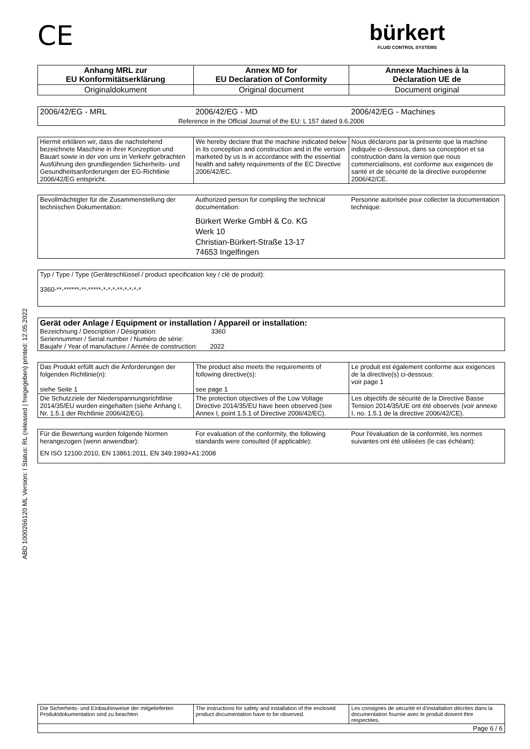ABD 1000266120 ML Version: I Status: RL (released | freigegeben) printed: 12.05.2022
CE
bürkert
FLUID CONTROL SYSTEMS
| Anhang MRL zur EU Konformitätserklärung | Annex MD for EU Declaration of Conformity | Annexe Machines à la Déclaration UE de |
| Originaldokument | Original document | Document original |
| 2006/42/EG - MRL | 2006/42/EG - MD | 2006/42/EG - Machines |
| Reference in the Official Journal of the EU: L 157 dated 9.6.2006 | | |
| Hiermit erklären wir, dass die nachstehend bezeichnete Maschine in ihrer Konzeption und Bauart sowie in der von uns in Verkehr gebrachten Ausführung den grundlegenden Sicherheits- und Gesundheitsanforderungen der EG-Richtlinie 2006/42/EG entspricht. | We hereby declare that the machine indicated below in its conception and construction and in the version marketed by us is in accordance with the essential health and safety requirements of the EC Directive 2006/42/EC. | Nous déclarons par la présente que la machine indiquée ci-dessous, dans sa conception et sa construction dans la version que nous commercialisons, est conforme aux exigences de santé et de sécurité de la directive européenne 2006/42/CE. |
| Bevollmächtigter für die Zusammenstellung der technischen Dokumentation: | Authorized person for compiling the technical documentation: | Personne autorisée pour collecter la documentation technique: |
| | Bürkert Werke GmbH & Co. KG Werk 10 Christian-Bürkert-Straße 13-17 74653 Ingelfingen | |
| Typ / Type / Type (Geräteschlüssel / product specification key / clé de produit): 3360-**-******-**-*****-*-*-*-**-*-*-*-* |
| Gerät oder Anlage / Equipment or installation / Appareil or installation: Bezeichnung / Description / Désignation: 3360 Seriennummer / Serial number / Numéro de série: Baujahr / Year of manufacture / Année de construction: 2022 |
| Das Produkt erfüllt auch die Anforderungen der folgenden Richtlinie(n): siehe Seite 1 | The product also meets the requirements of following directive(s): see page 1 | Le produit est également conforme aux exigences de la directive(s) ci-dessous: voir page 1 |
| Die Schutzziele der Niederspannungsrichtlinie 2014/35/EU wurden eingehalten (siehe Anhang I, Nr. 1.5.1 der Richtlinie 2006/42/EG). | The protection objectives of the Low Voltage Directive 2014/35/EU have been observed (see Annex I, point 1.5.1 of Directive 2006/42/EC). | Les objectifs de sécurité de la Directive Basse Tension 2014/35/UE ont été observés (voir annexe I, no. 1.5.1 de la directive 2006/42/CE). |
| Für die Bewertung wurden folgende Normen herangezogen (wenn anwendbar): | For evaluation of the conformity, the following standards were consulted (if applicable): | Pour l'évaluation de la conformité, les normes suivantes ont été utilisées (le cas échéant): |
| EN ISO 12100:2010, EN 13861:2011, EN 349:1993+A1:2008 | | |
| Die Sicherheits- und Einbauhinweise der mitgelieferten Produktdokumentation sind zu beachten | The instructions for safety and installation of the enclosed product documentation have to be observed. | Les consignes de sécurité et d'installation décrites dans la documentation fournie avec le produit doivent être respectées. |
| Page 6 / 6 | | |